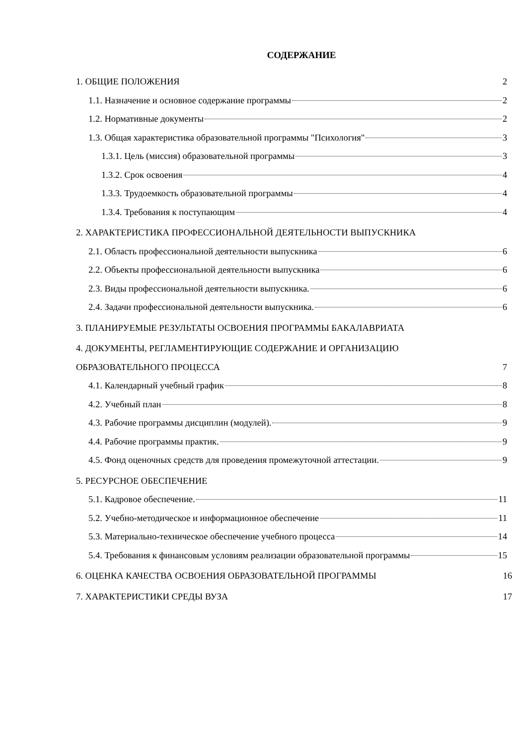СОДЕРЖАНИЕ
1. ОБЩИЕ ПОЛОЖЕНИЯ 2
1.1. Назначение и основное содержание программы 2
1.2. Нормативные документы 2
1.3. Общая характеристика образовательной программы "Психология" 3
1.3.1. Цель (миссия) образовательной программы 3
1.3.2. Срок освоения 4
1.3.3. Трудоемкость образовательной программы 4
1.3.4. Требования к поступающим 4
2. ХАРАКТЕРИСТИКА ПРОФЕССИОНАЛЬНОЙ ДЕЯТЕЛЬНОСТИ ВЫПУСКНИКА
2.1. Область профессиональной деятельности выпускника 6
2.2. Объекты профессиональной деятельности выпускника 6
2.3. Виды профессиональной деятельности выпускника. 6
2.4. Задачи профессиональной деятельности выпускника. 6
3. ПЛАНИРУЕМЫЕ РЕЗУЛЬТАТЫ ОСВОЕНИЯ ПРОГРАММЫ БАКАЛАВРИАТА
4. ДОКУМЕНТЫ, РЕГЛАМЕНТИРУЮЩИЕ СОДЕРЖАНИЕ И ОРГАНИЗАЦИЮ
ОБРАЗОВАТЕЛЬНОГО ПРОЦЕССА 7
4.1. Календарный учебный график 8
4.2. Учебный план 8
4.3. Рабочие программы дисциплин (модулей). 9
4.4. Рабочие программы практик. 9
4.5. Фонд оценочных средств для проведения промежуточной аттестации. 9
5. РЕСУРСНОЕ ОБЕСПЕЧЕНИЕ
5.1. Кадровое обеспечение. 11
5.2. Учебно-методическое и информационное обеспечение 11
5.3. Материально-техническое обеспечение учебного процесса 14
5.4. Требования к финансовым условиям реализации образовательной программы 15
6. ОЦЕНКА КАЧЕСТВА ОСВОЕНИЯ ОБРАЗОВАТЕЛЬНОЙ ПРОГРАММЫ 16
7. ХАРАКТЕРИСТИКИ СРЕДЫ ВУЗА 17